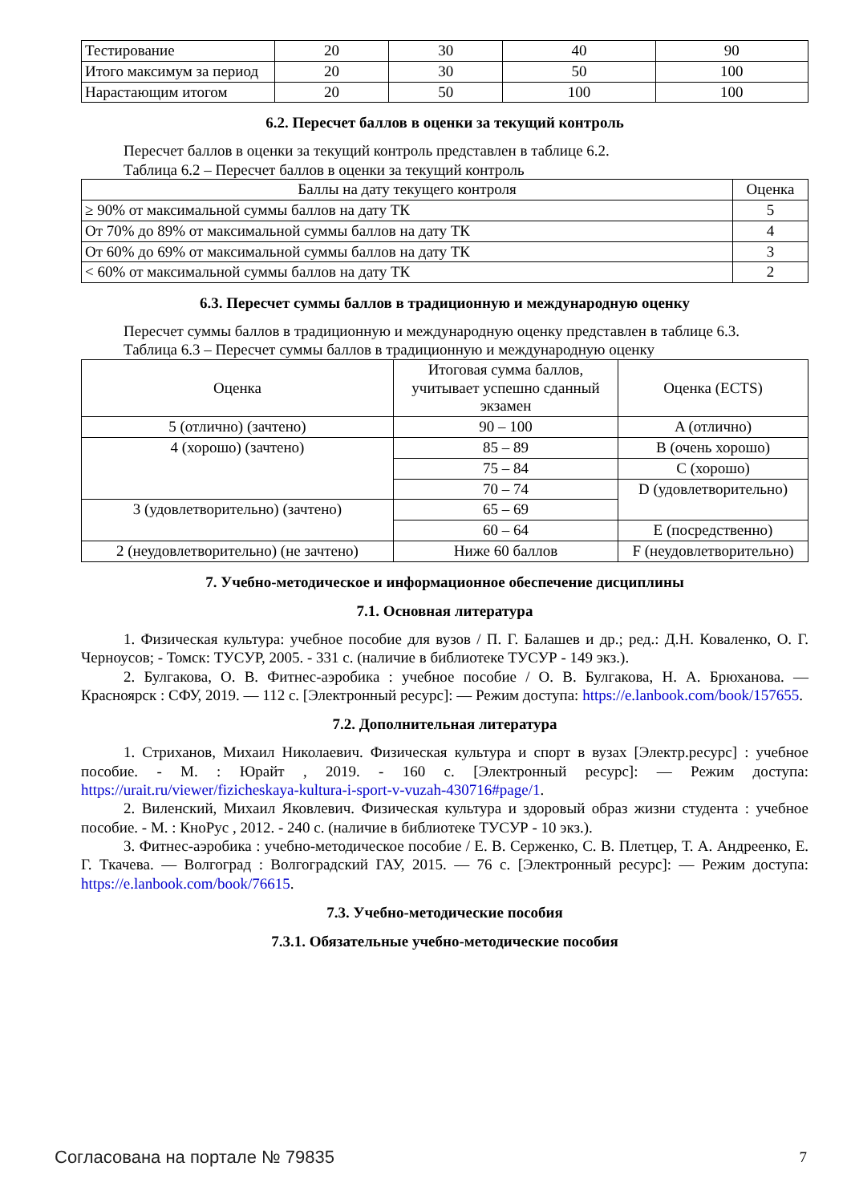| Тестирование | 20 | 30 | 40 | 90 |
| Итого максимум за период | 20 | 30 | 50 | 100 |
| Нарастающим итогом | 20 | 50 | 100 | 100 |
6.2. Пересчет баллов в оценки за текущий контроль
Пересчет баллов в оценки за текущий контроль представлен в таблице 6.2.
Таблица 6.2 – Пересчет баллов в оценки за текущий контроль
| Баллы на дату текущего контроля | Оценка |
| --- | --- |
| ≥ 90% от максимальной суммы баллов на дату ТК | 5 |
| От 70% до 89% от максимальной суммы баллов на дату ТК | 4 |
| От 60% до 69% от максимальной суммы баллов на дату ТК | 3 |
| < 60% от максимальной суммы баллов на дату ТК | 2 |
6.3. Пересчет суммы баллов в традиционную и международную оценку
Пересчет суммы баллов в традиционную и международную оценку представлен в таблице 6.3.
Таблица 6.3 – Пересчет суммы баллов в традиционную и международную оценку
| Оценка | Итоговая сумма баллов, учитывает успешно сданный экзамен | Оценка (ECTS) |
| --- | --- | --- |
| 5 (отлично) (зачтено) | 90 – 100 | A (отлично) |
| 4 (хорошо) (зачтено) | 85 – 89 | B (очень хорошо) |
| | 75 – 84 | C (хорошо) |
| | 70 – 74 | D (удовлетворительно) |
| 3 (удовлетворительно) (зачтено) | 65 – 69 | |
| | 60 – 64 | E (посредственно) |
| 2 (неудовлетворительно) (не зачтено) | Ниже 60 баллов | F (неудовлетворительно) |
7. Учебно-методическое и информационное обеспечение дисциплины
7.1. Основная литература
1. Физическая культура: учебное пособие для вузов / П. Г. Балашев и др.; ред.: Д.Н. Коваленко, О. Г. Черноусов; - Томск: ТУСУР, 2005. - 331 с. (наличие в библиотеке ТУСУР - 149 экз.).
2. Булгакова, О. В. Фитнес-аэробика : учебное пособие / О. В. Булгакова, Н. А. Брюханова. — Красноярск : СФУ, 2019. — 112 с. [Электронный ресурс]: — Режим доступа: https://e.lanbook.com/book/157655.
7.2. Дополнительная литература
1. Стриханов, Михаил Николаевич. Физическая культура и спорт в вузах [Электр.ресурс] : учебное пособие. - М. : Юрайт , 2019. - 160 с. [Электронный ресурс]: — Режим доступа: https://urait.ru/viewer/fizicheskaya-kultura-i-sport-v-vuzah-430716#page/1.
2. Виленский, Михаил Яковлевич. Физическая культура и здоровый образ жизни студента : учебное пособие. - М. : КноРус , 2012. - 240 с. (наличие в библиотеке ТУСУР - 10 экз.).
3. Фитнес-аэробика : учебно-методическое пособие / Е. В. Серженко, С. В. Плетцер, Т. А. Андреенко, Е. Г. Ткачева. — Волгоград : Волгоградский ГАУ, 2015. — 76 с. [Электронный ресурс]: — Режим доступа: https://e.lanbook.com/book/76615.
7.3. Учебно-методические пособия
7.3.1. Обязательные учебно-методические пособия
Согласована на портале № 79835 7